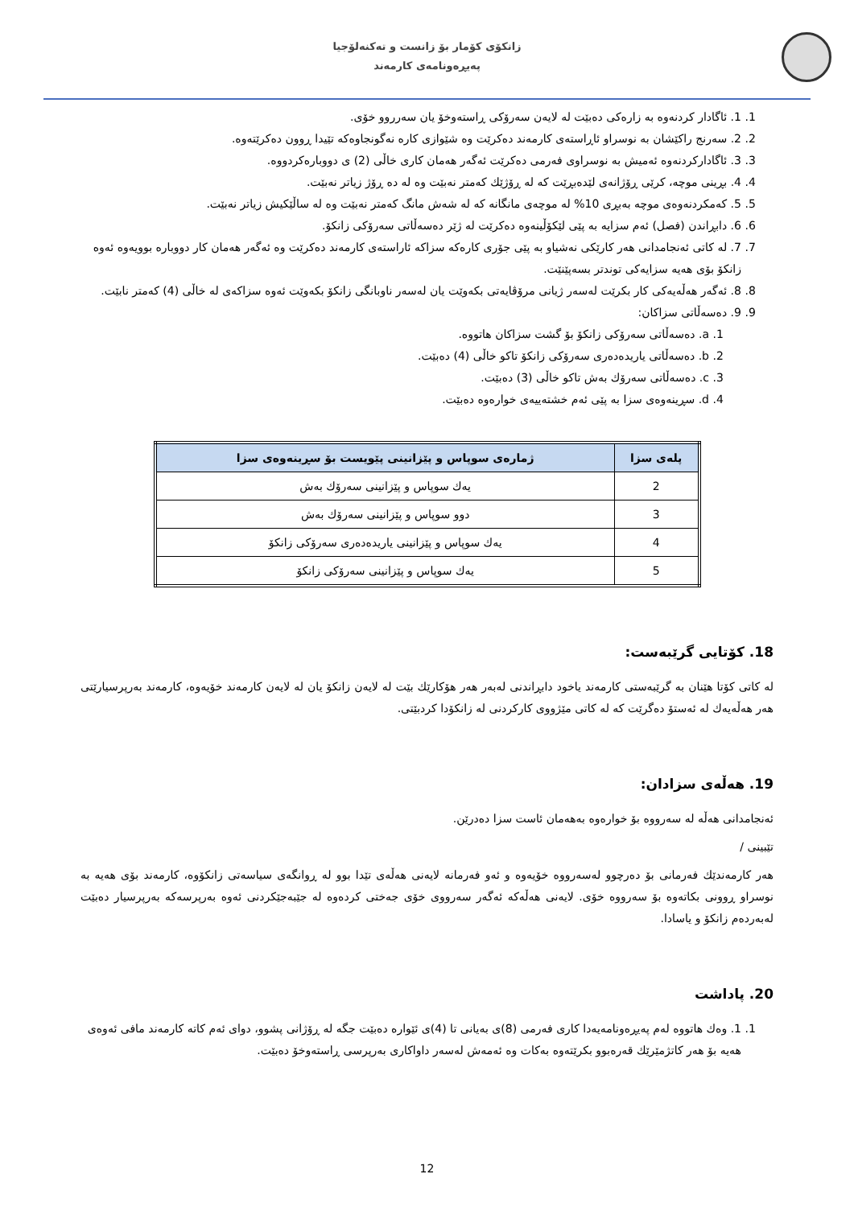زانکۆی کۆمار بۆ زانست و تەکنەلۆجیا
پەیڕەونامەی کارمەند
1. 1. ئاگادار کردنەوە بە زارەکی دەبێت لە لایەن سەرۆکی ڕاستەوخۆ یان سەرروو خۆی.
2. 2. سەرنج راکێشان بە نوسراو ئاڕاستەی کارمەند دەکرێت وە شێوازی کارە نەگونجاوەکە تێیدا ڕوون دەکرێتەوە.
3. 3. ئاگادارکردنەوە ئەمیش بە نوسراوی فەرمی دەکرێت ئەگەر هەمان کاری خاڵی (2) ی دووبارەکردووە.
4. 4. بڕینی موچە، کرێی ڕۆژانەی لێدەبڕێت کە لە ڕۆژێك کەمتر نەبێت وە لە دە ڕۆژ زیاتر نەبێت.
5. 5. کەمکردنەوەی موچە بەبڕی 10% لە موچەی مانگانە کە لە شەش مانگ کەمتر نەبێت وە لە ساڵێکیش زیاتر نەبێت.
6. 6. دابڕاندن (فصل) ئەم سزایە بە پێی لێکۆڵینەوە دەکرێت لە ژێر دەسەڵاتی سەرۆکی زانکۆ.
7. 7. لە کاتی ئەنجامدانی هەر کارێکی نەشیاو بە پێی جۆری کارەکە سزاکە ئاراستەی کارمەند دەکرێت وە ئەگەر هەمان کار دووبارە بوویەوە ئەوە زانکۆ بۆی هەیە سزایەکی توندتر بسەپێنێت.
8. 8. ئەگەر هەڵەیەکی کار بکرێت لەسەر ژیانی مرۆڤایەتی بکەوێت یان لەسەر ناوبانگی زانکۆ بکەوێت ئەوە سزاکەی لە خاڵی (4) کەمتر نابێت.
9. 9. دەسەڵاتی سزاکان:
1. a. دەسەڵاتی سەرۆکی زانکۆ بۆ گشت سزاکان هاتووە.
2. b. دەسەڵاتی یاریدەدەری سەرۆکی زانکۆ تاکو خاڵی (4) دەبێت.
3. c. دەسەڵاتی سەرۆك بەش تاکو خاڵی (3) دەبێت.
4. d. سڕینەوەی سزا بە پێی ئەم خشتەییەی خوارەوە دەبێت.
| پلەی سزا | ژمارەی سوپاس و پێزانینی پێویست بۆ سڕینەوەی سزا |
| --- | --- |
| 2 | یەك سوپاس و پێزانینی سەرۆك بەش |
| 3 | دوو سوپاس و پێزانینی سەرۆك بەش |
| 4 | یەك سوپاس و پێزانینی یاریدەدەری سەرۆکی زانکۆ |
| 5 | یەك سوپاس و پێزانینی سەرۆکی زانکۆ |
18. کۆتایی گرێبەست:
لە کاتی کۆتا هێنان بە گرێبەستی کارمەند یاخود دابڕاندنی لەبەر هەر هۆکارێك بێت لە لایەن زانکۆ یان لە لایەن کارمەند خۆیەوە، کارمەند بەرپرسیارێتی هەر هەڵەیەك لە ئەستۆ دەگرێت کە لە کاتی مێژووی کارکردنی لە زانکۆدا کردبێتی.
19. هەڵەی سزادان:
ئەنجامدانی هەڵە لە سەرووە بۆ خوارەوە بەهەمان ئاست سزا دەدرێن.
تێبینی /
هەر کارمەندێك فەرمانی بۆ دەرچوو لەسەرووە خۆیەوە و ئەو فەرمانە لایەنی هەڵەی تێدا بوو لە ڕوانگەی سیاسەتی زانکۆوە، کارمەند بۆی هەیە بە نوسراو ڕوونی بکاتەوە بۆ سەرووە خۆی. لایەنی هەڵەکە ئەگەر سەرووی خۆی جەختی کردەوە لە جێبەجێکردنی ئەوە بەرپرسەکە بەرپرسیار دەبێت لەبەردەم زانکۆ و یاسادا.
20. پاداشت
1. 1. وەك هاتووە لەم پەیڕەونامەیەدا کاری فەرمی (8)ی بەیانی تا (4)ی ئێوارە دەبێت جگە لە ڕۆژانی پشوو، دوای ئەم کاتە کارمەند مافی ئەوەی هەیە بۆ هەر کاتژمێرێك قەرەبوو بکرێتەوە بەکات وە ئەمەش لەسەر داواکاری بەرپرسی ڕاستەوخۆ دەبێت.
12